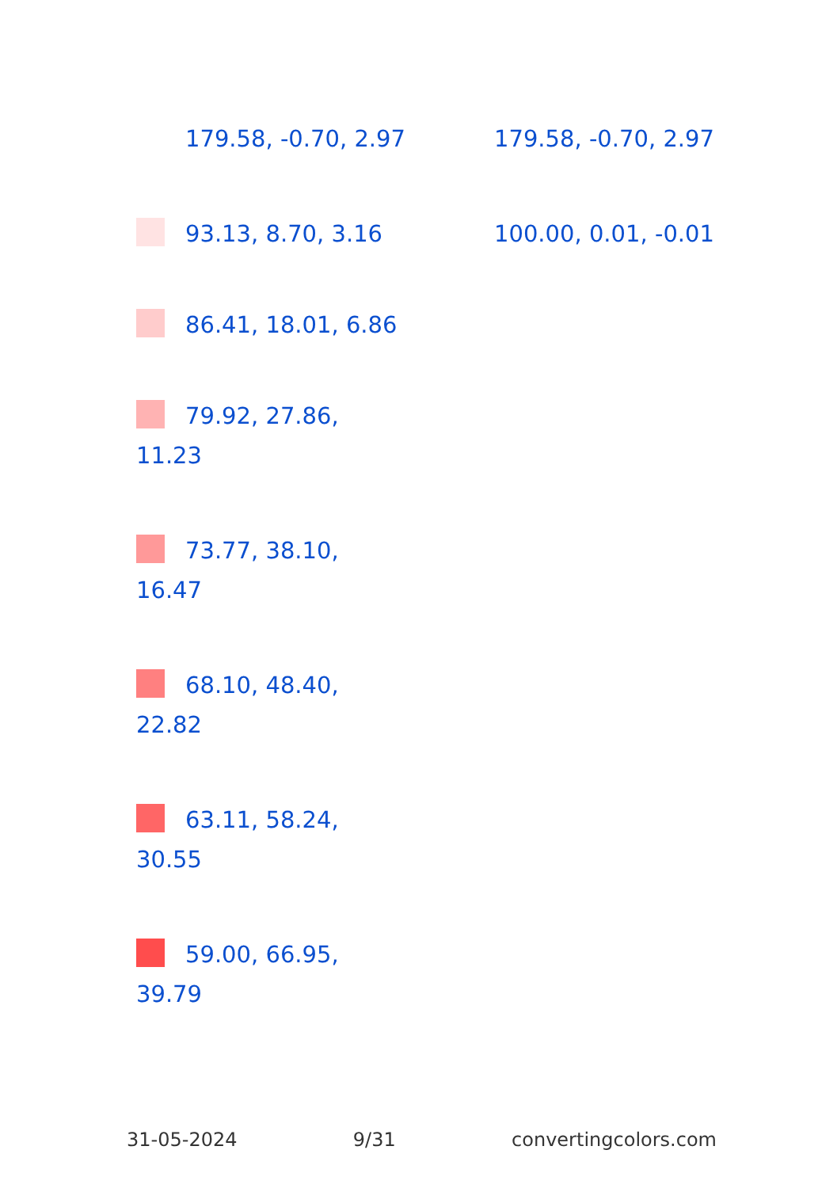179.58, -0.70, 2.97
93.13, 8.70, 3.16
86.41, 18.01, 6.86
79.92, 27.86, 11.23
73.77, 38.10, 16.47
68.10, 48.40, 22.82
63.11, 58.24, 30.55
59.00, 66.95, 39.79
179.58, -0.70, 2.97
100.00, 0.01, -0.01
31-05-2024 9/31 convertingcolors.com